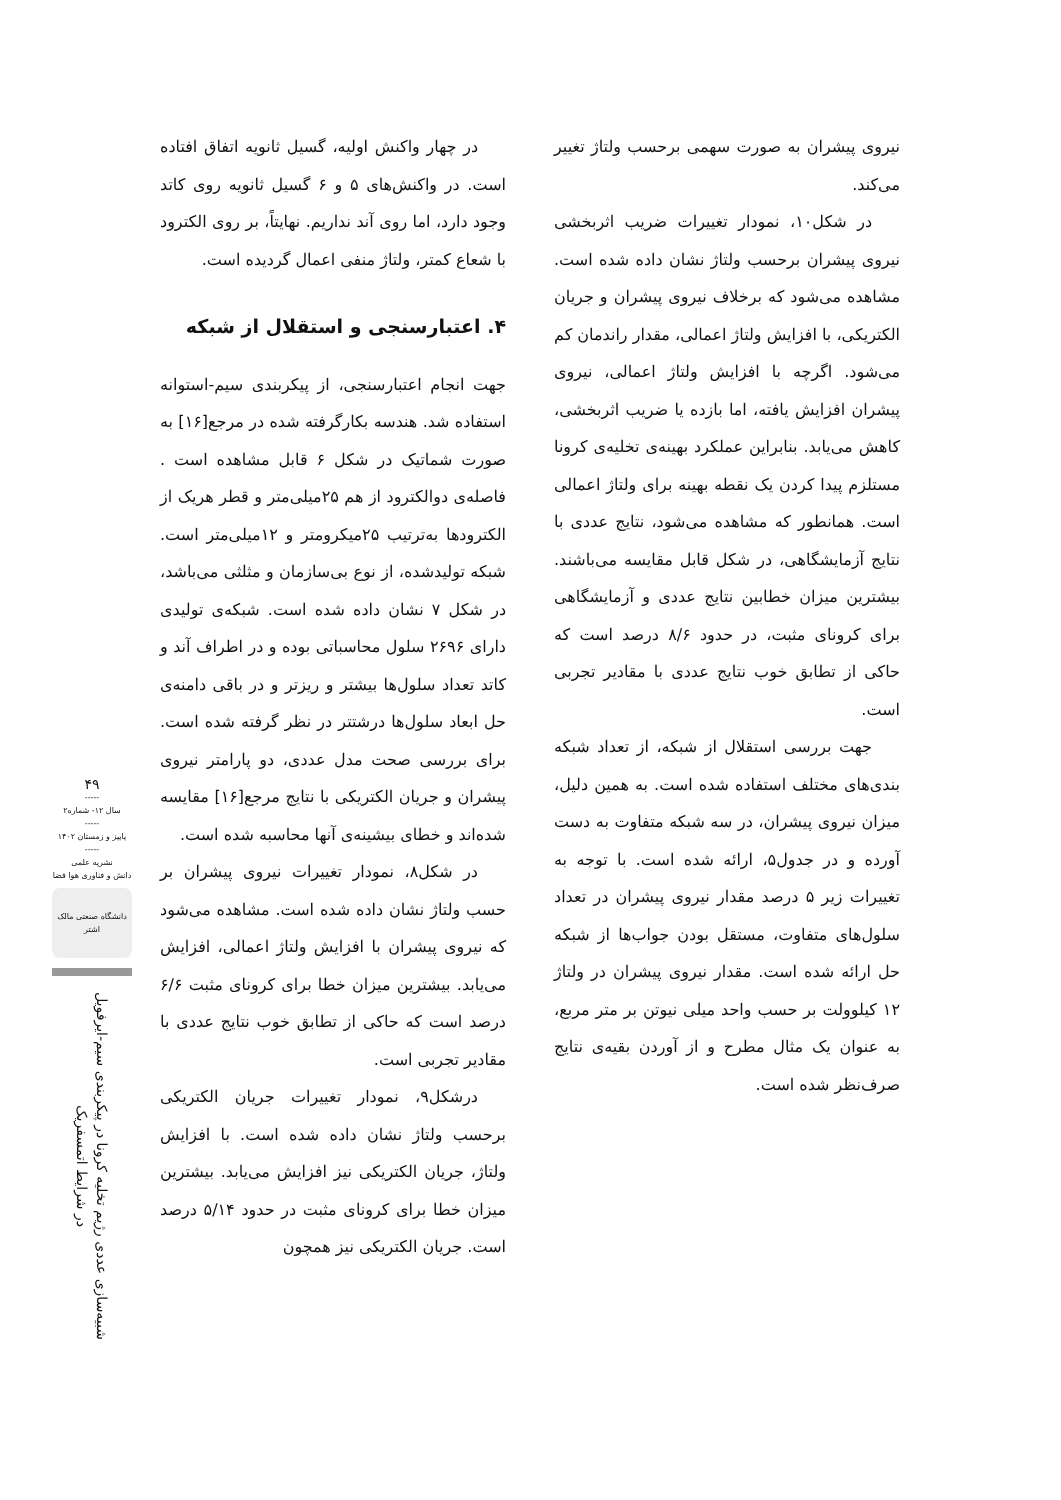در چهار واکنش اولیه، گسیل ثانویه اتفاق افتاده است. در واکنش‌های ۵ و ۶ گسیل ثانویه روی کاتد وجود دارد، اما روی آند نداریم. نهایتاً، بر روی الکترود با شعاع کمتر، ولتاژ منفی اعمال گردیده است.
۴. اعتبارسنجی و استقلال از شبکه
جهت انجام اعتبارسنجی، از پیکربندی سیم-استوانه استفاده شد. هندسه بکارگرفته شده در مرجع[۱۶] به صورت شماتیک در شکل ۶ قابل مشاهده است . فاصله‌ی دوالکترود از هم ۲۵میلی‌متر و قطر هریک از الکترودها به‌ترتیب ۲۵میکرومتر و ۱۲میلی‌متر است. شبکه تولیدشده، از نوع بی‌سازمان و مثلثی می‌باشد، در شکل ۷ نشان داده شده است. شبکه‌ی تولیدی دارای ۲۶۹۶ سلول محاسباتی بوده و در اطراف آند و کاتد تعداد سلول‌ها بیشتر و ریزتر و در باقی دامنه‌ی حل ابعاد سلول‌ها درشتتر در نظر گرفته شده است. برای بررسی صحت مدل عددی، دو پارامتر نیروی پیشران و جریان الکتریکی با نتایج مرجع[۱۶] مقایسه شده‌اند و خطای بیشینه‌ی آنها محاسبه شده است.
در شکل۸، نمودار تغییرات نیروی پیشران بر حسب ولتاژ نشان داده شده است. مشاهده می‌شود که نیروی پیشران با افزایش ولتاژ اعمالی، افزایش می‌یابد. بیشترین میزان خطا برای کرونای مثبت ۶/۶ درصد است که حاکی از تطابق خوب نتایج عددی با مقادیر تجربی است.
درشکل۹، نمودار تغییرات جریان الکتریکی برحسب ولتاژ نشان داده شده است. با افزایش ولتاژ، جریان الکتریکی نیز افزایش می‌یابد. بیشترین میزان خطا برای کرونای مثبت در حدود ۵/۱۴ درصد است. جریان الکتریکی نیز همچون
نیروی پیشران به صورت سهمی برحسب ولتاژ تغییر می‌کند.
در شکل۱۰، نمودار تغییرات ضریب اثربخشی نیروی پیشران برحسب ولتاژ نشان داده شده است. مشاهده می‌شود که برخلاف نیروی پیشران و جریان الکتریکی، با افزایش ولتاژ اعمالی، مقدار راندمان کم می‌شود. اگرچه با افزایش ولتاژ اعمالی، نیروی پیشران افزایش یافته، اما بازده یا ضریب اثربخشی، کاهش می‌یابد. بنابراین عملکرد بهینه‌ی تخلیه‌ی کرونا مستلزم پیدا کردن یک نقطه بهینه برای ولتاژ اعمالی است. همانطور که مشاهده می‌شود، نتایج عددی با نتایج آزمایشگاهی، در شکل قابل مقایسه می‌باشند. بیشترین میزان خطابین نتایج عددی و آزمایشگاهی برای کرونای مثبت، در حدود ۸/۶ درصد است که حاکی از تطابق خوب نتایج عددی با مقادیر تجربی است.
جهت بررسی استقلال از شبکه، از تعداد شبکه بندی‌های مختلف استفاده شده است. به همین دلیل، میزان نیروی پیشران، در سه شبکه متفاوت به دست آورده و در جدول۵، ارائه شده است. با توجه به تغییرات زیر ۵ درصد مقدار نیروی پیشران در تعداد سلول‌های متفاوت، مستقل بودن جواب‌ها از شبکه حل ارائه شده است. مقدار نیروی پیشران در ولتاژ ۱۲ کیلوولت بر حسب واحد میلی نیوتن بر متر مربع، به عنوان یک مثال مطرح و از آوردن بقیه‌ی نتایج صرف‌نظر شده است.
۴۹
-----
سال ۱۲- شماره۲
-----
پاییز و زمستان ۱۴۰۲
-----
نشریه علمی
دانش و فناوری هوا فضا
دانشگاه صنعتی مالک اشتر
شبیه‌سازی عددی رژیم تخلیه کرونا در پیکربندی سیم-ایرفویل در شرایط اتمسفریک